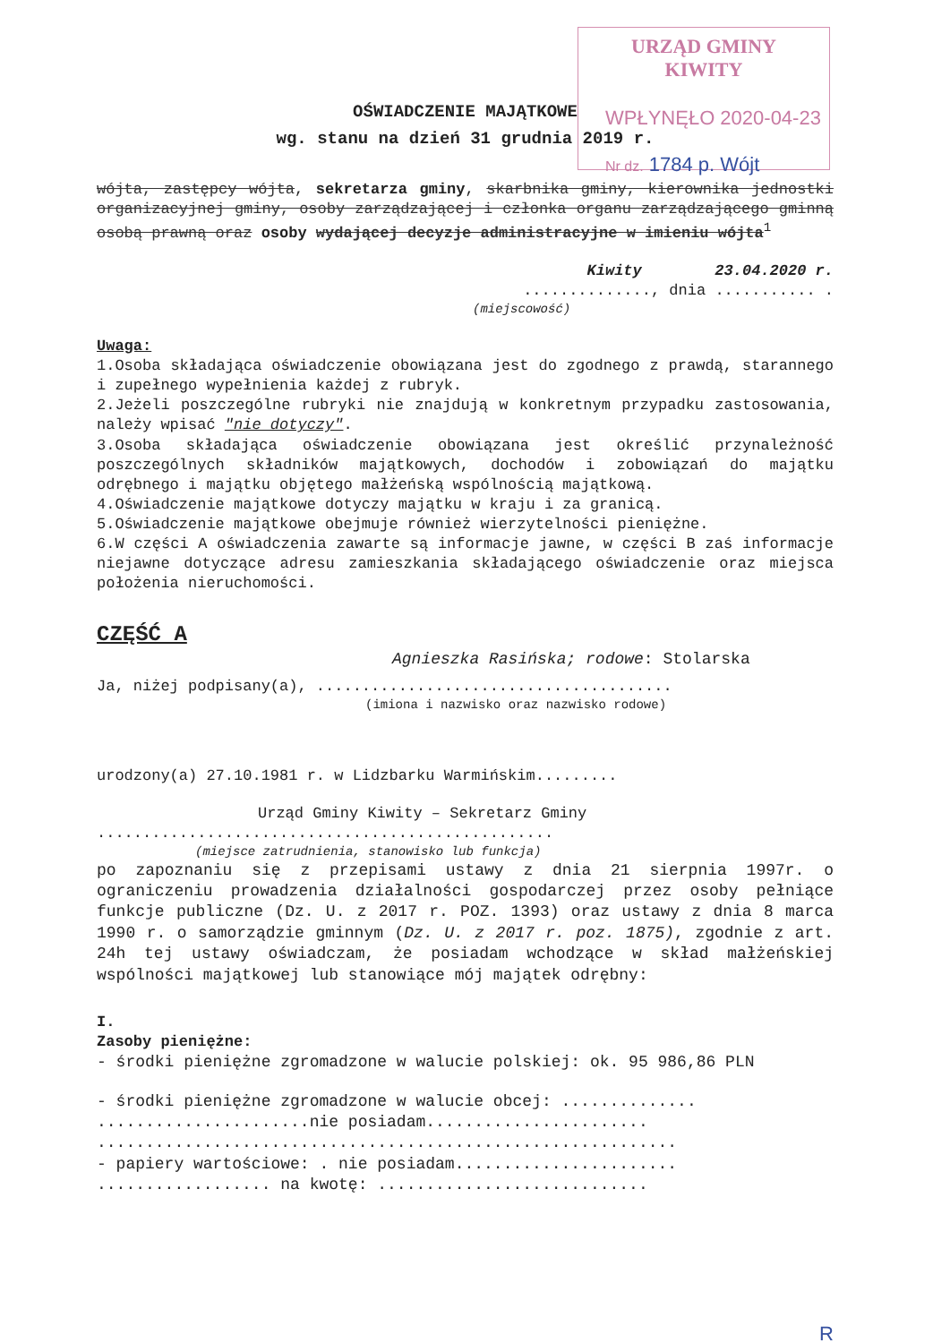URZĄD GMINY
KIWITY
WPŁYNĘŁO 2020-04-23
Nr dz. 1784 p. Wójt
OŚWIADCZENIE MAJĄTKOWE
wg. stanu na dzień 31 grudnia 2019 r.
wójta, zastępcy wójta, sekretarza gminy, skarbnika gminy, kierownika jednostki organizacyjnej gminy, osoby zarządzającej i członka organu zarządzającego gminną osobą prawną oraz osoby wydającej decyzje administracyjne w imieniu wójta<sup>1</sup>
Kiwity 23.04.2020 r.
.............., dnia ........... .
(miejscowość)
Uwaga:
1.Osoba składająca oświadczenie obowiązana jest do zgodnego z prawdą, starannego i zupełnego wypełnienia każdej z rubryk.
2.Jeżeli poszczególne rubryki nie znajdują w konkretnym przypadku zastosowania, należy wpisać "nie dotyczy".
3.Osoba składająca oświadczenie obowiązana jest określić przynależność poszczególnych składników majątkowych, dochodów i zobowiązań do majątku odrębnego i majątku objętego małżeńską wspólnością majątkową.
4.Oświadczenie majątkowe dotyczy majątku w kraju i za granicą.
5.Oświadczenie majątkowe obejmuje również wierzytelności pieniężne.
6.W części A oświadczenia zawarte są informacje jawne, w części B zaś informacje niejawne dotyczące adresu zamieszkania składającego oświadczenie oraz miejsca położenia nieruchomości.
CZĘŚĆ A
Agnieszka Rasińska; rodowe: Stolarska
Ja, niżej podpisany(a), .......................................
(imiona i nazwisko oraz nazwisko rodowe)
urodzony(a) 27.10.1981 r. w Lidzbarku Warmińskim.........
Urząd Gminy Kiwity – Sekretarz Gminy
..................................................
(miejsce zatrudnienia, stanowisko lub funkcja)
po zapoznaniu się z przepisami ustawy z dnia 21 sierpnia 1997r. o ograniczeniu prowadzenia działalności gospodarczej przez osoby pełniące funkcje publiczne (Dz. U. z 2017 r. POZ. 1393) oraz ustawy z dnia 8 marca 1990 r. o samorządzie gminnym (Dz. U. z 2017 r. poz. 1875), zgodnie z art. 24h tej ustawy oświadczam, że posiadam wchodzące w skład małżeńskiej wspólności majątkowej lub stanowiące mój majątek odrębny:
I.
Zasoby pieniężne:
- środki pieniężne zgromadzone w walucie polskiej: ok. 95 986,86 PLN
- środki pieniężne zgromadzone w walucie obcej: ..............
......................nie posiadam.......................
............................................................
- papiery wartościowe: . nie posiadam.......................
.................. na kwotę: ............................
R